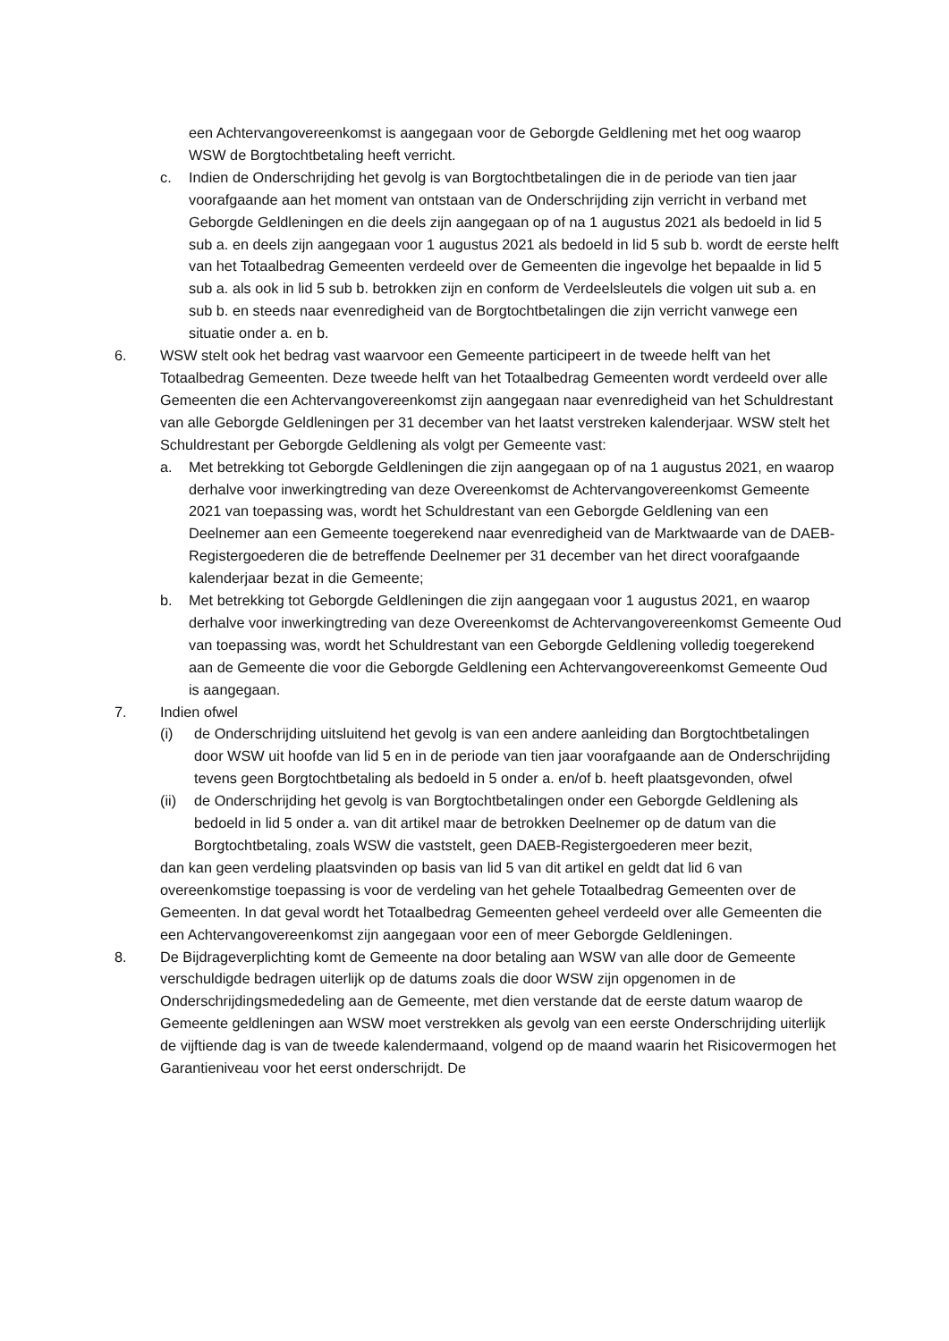een Achtervangovereenkomst is aangegaan voor de Geborgde Geldlening met het oog waarop WSW de Borgtochtbetaling heeft verricht.
c. Indien de Onderschrijding het gevolg is van Borgtochtbetalingen die in de periode van tien jaar voorafgaande aan het moment van ontstaan van de Onderschrijding zijn verricht in verband met Geborgde Geldleningen en die deels zijn aangegaan op of na 1 augustus 2021 als bedoeld in lid 5 sub a. en deels zijn aangegaan voor 1 augustus 2021 als bedoeld in lid 5 sub b. wordt de eerste helft van het Totaalbedrag Gemeenten verdeeld over de Gemeenten die ingevolge het bepaalde in lid 5 sub a. als ook in lid 5 sub b. betrokken zijn en conform de Verdeelsleutels die volgen uit sub a. en sub b. en steeds naar evenredigheid van de Borgtochtbetalingen die zijn verricht vanwege een situatie onder a. en b.
6. WSW stelt ook het bedrag vast waarvoor een Gemeente participeert in de tweede helft van het Totaalbedrag Gemeenten. Deze tweede helft van het Totaalbedrag Gemeenten wordt verdeeld over alle Gemeenten die een Achtervangovereenkomst zijn aangegaan naar evenredigheid van het Schuldrestant van alle Geborgde Geldleningen per 31 december van het laatst verstreken kalenderjaar. WSW stelt het Schuldrestant per Geborgde Geldlening als volgt per Gemeente vast:
a. Met betrekking tot Geborgde Geldleningen die zijn aangegaan op of na 1 augustus 2021, en waarop derhalve voor inwerkingtreding van deze Overeenkomst de Achtervangovereenkomst Gemeente 2021 van toepassing was, wordt het Schuldrestant van een Geborgde Geldlening van een Deelnemer aan een Gemeente toegerekend naar evenredigheid van de Marktwaarde van de DAEB-Registergoederen die de betreffende Deelnemer per 31 december van het direct voorafgaande kalenderjaar bezat in die Gemeente;
b. Met betrekking tot Geborgde Geldleningen die zijn aangegaan voor 1 augustus 2021, en waarop derhalve voor inwerkingtreding van deze Overeenkomst de Achtervangovereenkomst Gemeente Oud van toepassing was, wordt het Schuldrestant van een Geborgde Geldlening volledig toegerekend aan de Gemeente die voor die Geborgde Geldlening een Achtervangovereenkomst Gemeente Oud is aangegaan.
7. Indien ofwel
(i) de Onderschrijding uitsluitend het gevolg is van een andere aanleiding dan Borgtochtbetalingen door WSW uit hoofde van lid 5 en in de periode van tien jaar voorafgaande aan de Onderschrijding tevens geen Borgtochtbetaling als bedoeld in 5 onder a. en/of b. heeft plaatsgevonden, ofwel
(ii)
de Onderschrijding het gevolg is van Borgtochtbetalingen onder een Geborgde Geldlening als bedoeld in lid 5 onder a. van dit artikel maar de betrokken Deelnemer op de datum van die Borgtochtbetaling, zoals WSW die vaststelt, geen DAEB-Registergoederen meer bezit,
dan kan geen verdeling plaatsvinden op basis van lid 5 van dit artikel en geldt dat lid 6 van overeenkomstige toepassing is voor de verdeling van het gehele Totaalbedrag Gemeenten over de Gemeenten. In dat geval wordt het Totaalbedrag Gemeenten geheel verdeeld over alle Gemeenten die een Achtervangovereenkomst zijn aangegaan voor een of meer Geborgde Geldleningen.
8. De Bijdrageverplichting komt de Gemeente na door betaling aan WSW van alle door de Gemeente verschuldigde bedragen uiterlijk op de datums zoals die door WSW zijn opgenomen in de Onderschrijdingsmededeling aan de Gemeente, met dien verstande dat de eerste datum waarop de Gemeente geldleningen aan WSW moet verstrekken als gevolg van een eerste Onderschrijding uiterlijk de vijftiende dag is van de tweede kalendermaand, volgend op de maand waarin het Risicovermogen het Garantieniveau voor het eerst onderschrijdt. De